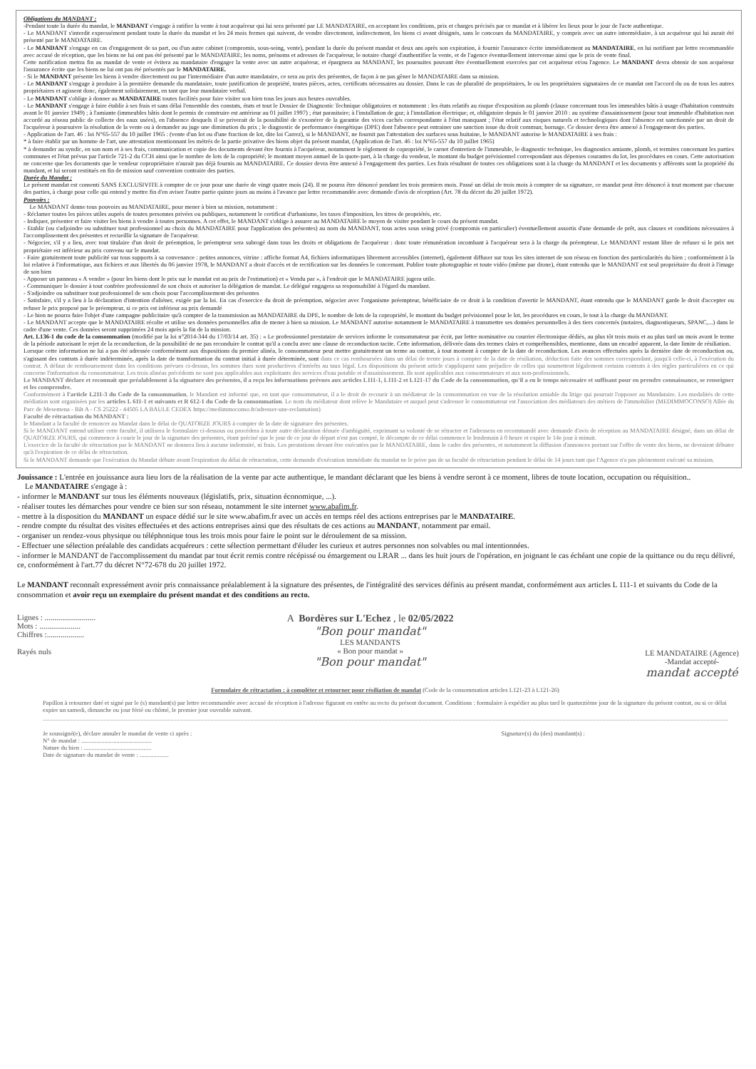Obligations du MANDANT :
-Pendant toute la durée du mandat, le MANDANT s'engage à ratifier la vente à tout acquéreur qui lui sera présenté par LE MANDATAIRE, en acceptant les conditions, prix et charges précisés par ce mandat et à libérer les lieux pour le jour de l'acte authentique.
- Le MANDANT s'interdit expressément pendant toute la durée du mandat et les 24 mois fermes qui suivent, de vendre directement, indirectement, les biens ci avant désignés, sans le concours du MANDATAIRE, y compris avec un autre intermédiaire, à un acquéreur qui lui aurait été présenté par le MANDATAIRE.
- Le MANDANT s'engage en cas d'engagement de sa part, ou d'un autre cabinet (compromis, sous-seing, vente), pendant la durée du présent mandat et deux ans après son expiration, à fournir l'assurance écrite immédiatement au MANDATAIRE, en lui notifiant par lettre recommandée avec accusé de réception, que les biens ne lui ont pas été présenté par le MANDATAIRE; les noms, prénoms et adresses de l'acquéreur, le notaire chargé d'authentifier la vente, et de l'agence éventuellement intervenue ainsi que le prix de vente final.
Cette notification mettra fin au mandat de vente et évitera au mandataire d'engager la vente avec un autre acquéreur, et épargnera au MANDANT, les poursuites pouvant être éventuellement exercées par cet acquéreur et/ou l'agence. Le MANDANT devra obtenir de son acquéreur l'assurance écrite que les biens ne lui ont pas été présentés par le MANDATAIRE.
- Si le MANDANT présente les biens à vendre directement ou par l'intermédiaire d'un autre mandataire, ce sera au prix des présentes, de façon à ne pas gêner le MANDATAIRE dans sa mission.
- Le MANDANT s'engage à produire à la première demande du mandataire, toute justification de propriété, toutes pièces, actes, certificats nécessaires au dossier. Dans le cas de pluralité de propriétaires, le ou les propriétaires signataires de ce mandat ont l'accord du ou de tous les autres propriétaires et agissent donc, également solidairement, en tant que leur mandataire verbal.
- Le MANDANT s'oblige à donner au MANDATAIRE toutes facilités pour faire visiter son bien tous les jours aux heures ouvrables.
- Le MANDANT s'engage à faire établir à ses frais et sans délai l'ensemble des constats, états et tout le Dossier de Diagnostic Technique obligatoires et notamment : les états relatifs au risque d'exposition au plomb (clause concernant tous les immeubles bâtis à usage d'habitation construits avant le 01 janvier 1949) ; à l'amiante (immeubles bâtis dont le permis de construire est antérieur au 01 juillet 1997) ; état parasitaire; à l'installation de gaz; à l'installation électrique; et, obligatoire depuis le 01 janvier 2010 : au système d'assainissement (pour tout immeuble d'habitation non accordé au réseau public de collecte des eaux usées), en l'absence desquels il se priverait de la possibilité de s'exonérer de la garantie des vices cachés correspondante à l'état manquant ; l'état relatif aux risques naturels et technologiques dont l'absence est sanctionnée par un droit de l'acquéreur à poursuivre la résolution de la vente ou à demander au juge une diminution du prix ; le diagnostic de performance énergétique (DPE) dont l'absence peut entrainer une sanction issue du droit commun; bornage. Ce dossier devra être annexé à l'engagement des parties.
- Application de l'art. 46 : loi N°65-557 du 10 juillet 1965 : (vente d'un lot ou d'une fraction de lot, dite loi Carrez), si le MANDANT, ne fournit pas l'attestation des surfaces sous huitaine, le MANDANT autorise le MANDATAIRE à ses frais :
* à faire établir par un homme de l'art, une attestation mentionnant les métrés de la partie privative des biens objet du présent mandat, (Application de l'art. 46 : loi N°65-557 du 10 juillet 1965)
* à demander au syndic, en son nom et à ses frais, communication et copie des documents devant être fournis à l'acquéreur, notamment le règlement de copropriété, le carnet d'entretien de l'immeuble, le diagnostic technique, les diagnostics amiante, plomb, et termites concernant les parties communes et l'état prévus par l'article 721-2 du CCH ainsi que le nombre de lots de la copropriété; le montant moyen annuel de la quote-part, à la charge du vendeur, le montant du budget prévisionnel correspondant aux dépenses courantes du lot, les procédures en cours. Cette autorisation ne concerne que les documents que le vendeur copropriétaire n'aurait pas déjà fournis au MANDATAIRE. Ce dossier devra être annexé à l'engagement des parties. Les frais résultant de toutes ces obligations sont à la charge du MANDANT et les documents y afférents sont la propriété du mandant, et lui seront restitués en fin de mission sauf convention contraire des parties.
Durée du Mandat :
Le présent mandat est consenti SANS EXCLUSIVITE à compter de ce jour pour une durée de vingt quatre mois (24). Il ne pourra être dénoncé pendant les trois premiers mois. Passé un délai de trois mois à compter de sa signature, ce mandat peut être dénoncé à tout moment par chacune des parties, à charge pour celle qui entend y mettre fin d'en aviser l'autre partie quinze jours au moins à l'avance par lettre recommandée avec demande d'avis de réception (Art. 78 du décret du 20 juillet 1972).
Pouvoirs :
Le MANDANT donne tous pouvoirs au MANDATAIRE, pour mener à bien sa mission, notamment :
- Réclamer toutes les pièces utiles auprès de toutes personnes privées ou publiques, notamment le certificat d'urbanisme, les taxes d'imposition, les titres de propriétés, etc.
- Indiquer, présenter et faire visiter les biens à vendre à toutes personnes. A cet effet, le MANDANT s'oblige à assurer au MANDATAIRE le moyen de visiter pendant le cours du présent mandat.
- Etablir (ou s'adjoindre ou substituer tout professionnel au choix du MANDATAIRE pour l'application des présentes) au nom du MANDANT, tous actes sous seing privé (compromis en particulier) éventuellement assortis d'une demande de prêt, aux clauses et conditions nécessaires à l'accomplissement des présentes et recueillir la signature de l'acquéreur.
- Négocier, s'il y a lieu, avec tout titulaire d'un droit de préemption, le préempteur sera subrogé dans tous les droits et obligations de l'acquéreur : donc toute rémunération incombant à l'acquéreur sera à la charge du préempteur. Le MANDANT restant libre de refuser si le prix net propriétaire est inférieur au prix convenu sur le mandat.
- Faire gratuitement toute publicité sur tous supports à sa convenance : petites annonces, vitrine : affiche format A4, fichiers informatiques librement accessibles (internet), également diffuser sur tous les sites internet de son réseau en fonction des particularités du bien ; conformément à la loi relative à l'informatique, aux fichiers et aux libertés du 06 janvier 1978, le MANDANT a droit d'accès et de rectification sur les données le concernant. Publier toute photographie et toute vidéo (même par drone), étant entendu que le MANDANT est seul propriétaire du droit à l'image de son bien
- Apposer un panneau « A vendre » (pour les biens dont le prix sur le mandat est au prix de l'estimation) et « Vendu par », à l'endroit que le MANDATAIRE jugera utile.
- Communiquer le dossier à tout confrère professionnel de son choix et autoriser la délégation de mandat. Le délégué engagera sa responsabilité à l'égard du mandant.
- S'adjoindre ou substituer tout professionnel de son choix pour l'accomplissement des présentes
- Satisfaire, s'il y a lieu à la déclaration d'intention d'aliéner, exigée par la loi. En cas d'exercice du droit de préemption, négocier avec l'organisme préempteur, bénéficiaire de ce droit à la condition d'avertir le MANDANT, étant entendu que le MANDANT garde le droit d'accepter ou refuser le prix proposé par le préempteur, si ce prix est inférieur au prix demandé
- Le bien ne pourra faire l'objet d'une campagne publicitaire qu'à compter de la transmission au MANDATAIRE du DPE, le nombre de lots de la copropriété, le montant du budget prévisionnel pour le lot, les procédures en cours, le tout à la charge du MANDANT.
- Le MANDANT accepte que le MANDATAIRE récolte et utilise ses données personnelles afin de mener à bien sa mission. Le MANDANT autorise notamment le MANDATAIRE à transmettre ses données personnelles à des tiers concernés (notaires, diagnostiqueurs, SPANC,...) dans le cadre d'une vente. Ces données seront supprimées 24 mois après la fin de la mission.
Art. L136-1 du code de la consommation (modifié par la loi n°2014-344 du 17/03/14 art. 35) : « Le professionnel prestataire de services informe le consommateur par écrit, par lettre nominative ou courrier électronique dédiés, au plus tôt trois mois et au plus tard un mois avant le terme de la période autorisant le rejet de la reconduction, de la possibilité de ne pas reconduire le contrat qu'il a conclu avec une clause de reconduction tacite. Cette information, délivrée dans des termes clairs et compréhensibles, mentionne, dans un encadré apparent, la date limite de résiliation.
Lorsque cette information ne lui a pas été adressée conformément aux dispositions du premier alinéa, le consommateur peut mettre gratuitement un terme au contrat, à tout moment à compter de la date de reconduction. Les avances effectuées après la dernière date de reconduction ou, s'agissant des contrats à durée indéterminée, après la date de transformation du contrat initial à durée déterminée, sont dans ce cas remboursées dans un délai de trente jours à compter de la date de résiliation, déduction faite des sommes correspondant, jusqu'à celle-ci, à l'exécution du contrat. A défaut de remboursement dans les conditions prévues ci-dessus, les sommes dues sont productives d'intérêts au taux légal. Les dispositions du présent article s'appliquent sans préjudice de celles qui soumettent légalement certains contrats à des règles particulières en ce qui concerne l'information du consommateur. Les trois alinéas précédents ne sont pas applicables aux exploitants des services d'eau potable et d'assainissement. Ils sont applicables aux consommateurs et aux non-professionnels.
Le MANDANT déclare et reconnait que préalablement à la signature des présentes, il a reçu les informations prévues aux articles L111-1, L111-2 et L121-17 du Code de la consommation, qu'il a eu le temps nécessaire et suffisant pour en prendre connaissance, se renseigner et les comprendre.
Conformément à l'article L211-3 du Code de la consommation, le Mandant est informé que, en tant que consommateur, il a le droit de recourir à un médiateur de la consommation en vue de la résolution amiable du litige qui pourrait l'opposer au Mandataire. Les modalités de cette médiation sont organisées par les articles L 611-1 et suivants et R 612-1 du Code de la consommation. Le nom du médiateur dont relève le Mandataire et auquel peut s'adresser le consommateur est l'association des médiateurs des métiers de l'immobilier (MEDIMMOCONSO) Allée du Parc de Mesemena - Bât A - CS 25222 - 44505 LA BAULE CEDEX https://medimmoconso.fr/adresser-une-reclamation)
Faculté de rétractation du MANDANT :
le Mandant a la faculté de renoncer au Mandat dans le délai de QUATORZE JOURS à compter de la date de signature des présentes.
Si le MANDANT entend utiliser cette faculté, il utilisera le formulaire ci-dessous ou procédera à toute autre déclaration dénuée d'ambiguïté, exprimant sa volonté de se rétracter et l'adressera en recommandé avec demande d'avis de réception au MANDATAIRE désigné, dans un délai de QUATORZE JOURS, qui commence à courir le jour de la signature des présentes, étant précisé que le jour de ce jour de départ n'est pas compté, le décompte de ce délai commence le lendemain à 0 heure et expire le 14e jour à minuit.
L'exercice de la faculté de rétractation par le MANDANT ne donnera lieu à aucune indemnité, ni frais. Les prestations devant être exécutées par le MANDATAIRE, dans le cadre des présentes, et notamment la diffusion d'annonces portant sur l'offre de vente des biens, ne devraient débuter qu'à l'expiration de ce délai de rétractation.
Si le MANDANT demande que l'exécution du Mandat débute avant l'expiration du délai de rétractation, cette demande d'exécution immédiate du mandat ne le prive pas de sa faculté de rétractation pendant le délai de 14 jours tant que l'Agence n'a pas pleinement exécuté sa mission.
Jouissance : L'entrée en jouissance aura lieu lors de la réalisation de la vente par acte authentique, le mandant déclarant que les biens à vendre seront à ce moment, libres de toute location, occupation ou réquisition..
Le MANDATAIRE s'engage à :
- informer le MANDANT sur tous les éléments nouveaux (législatifs, prix, situation économique, ...).
- réaliser toutes les démarches pour vendre ce bien sur son réseau, notamment le site internet www.abafim.fr.
- mettre à la disposition du MANDANT un espace dédié sur le site www.abafim.fr avec un accès en temps réel des actions entreprises par le MANDATAIRE.
- rendre compte du résultat des visites effectuées et des actions entreprises ainsi que des résultats de ces actions au MANDANT, notamment par email.
- organiser un rendez-vous physique ou téléphonique tous les trois mois pour faire le point sur le déroulement de sa mission.
- Effectuer une sélection préalable des candidats acquéreurs : cette sélection permettant d'éluder les curieux et autres personnes non solvables ou mal intentionnées.
- informer le MANDANT de l'accomplissement du mandat par tout écrit remis contre récépissé ou émargement ou LRAR ... dans les huit jours de l'opération, en joignant le cas échéant une copie de la quittance ou du reçu délivré, ce, conformément à l'art.77 du décret N°72-678 du 20 juillet 1972.
Le MANDANT reconnaît expressément avoir pris connaissance préalablement à la signature des présentes, de l'intégralité des services définis au présent mandat, conformément aux articles L 111-1 et suivants du Code de la consommation et avoir reçu un exemplaire du présent mandat et des conditions au recto.
Lignes : ..........................
Mots : .....................
Chiffres :...................
Rayés nuls
A Bordères sur L'Echez , le 02/05/2022
"Bon pour mandat"
LES MANDANTS
« Bon pour mandat »
"Bon pour mandat"
LE MANDATAIRE (Agence)
-Mandat accepté-
mandat accepté
Formulaire de rétractation : à compléter et retourner pour résiliation de mandat (Code de la consommation articles L121-23 à L121-26)
Papillon à retourner daté et signé par le (s) mandant(s) par lettre recommandée avec accusé de réception à l'adresse figurant en entête au recto du présent document. Conditions : formulaire à expédier au plus tard le quatorzième jour de la signature du présent contrat, ou si ce délai expire un samedi, dimanche ou jour férié ou chômé, le premier jour ouvrable suivant.
Je soussigné(e), déclare annuler le mandat de vente ci après :
N° de mandat : ..............................................
Nature du bien : ............................................
Date de signature du mandat de vente : ...................
Signature(s) du (des) mandant(s) :